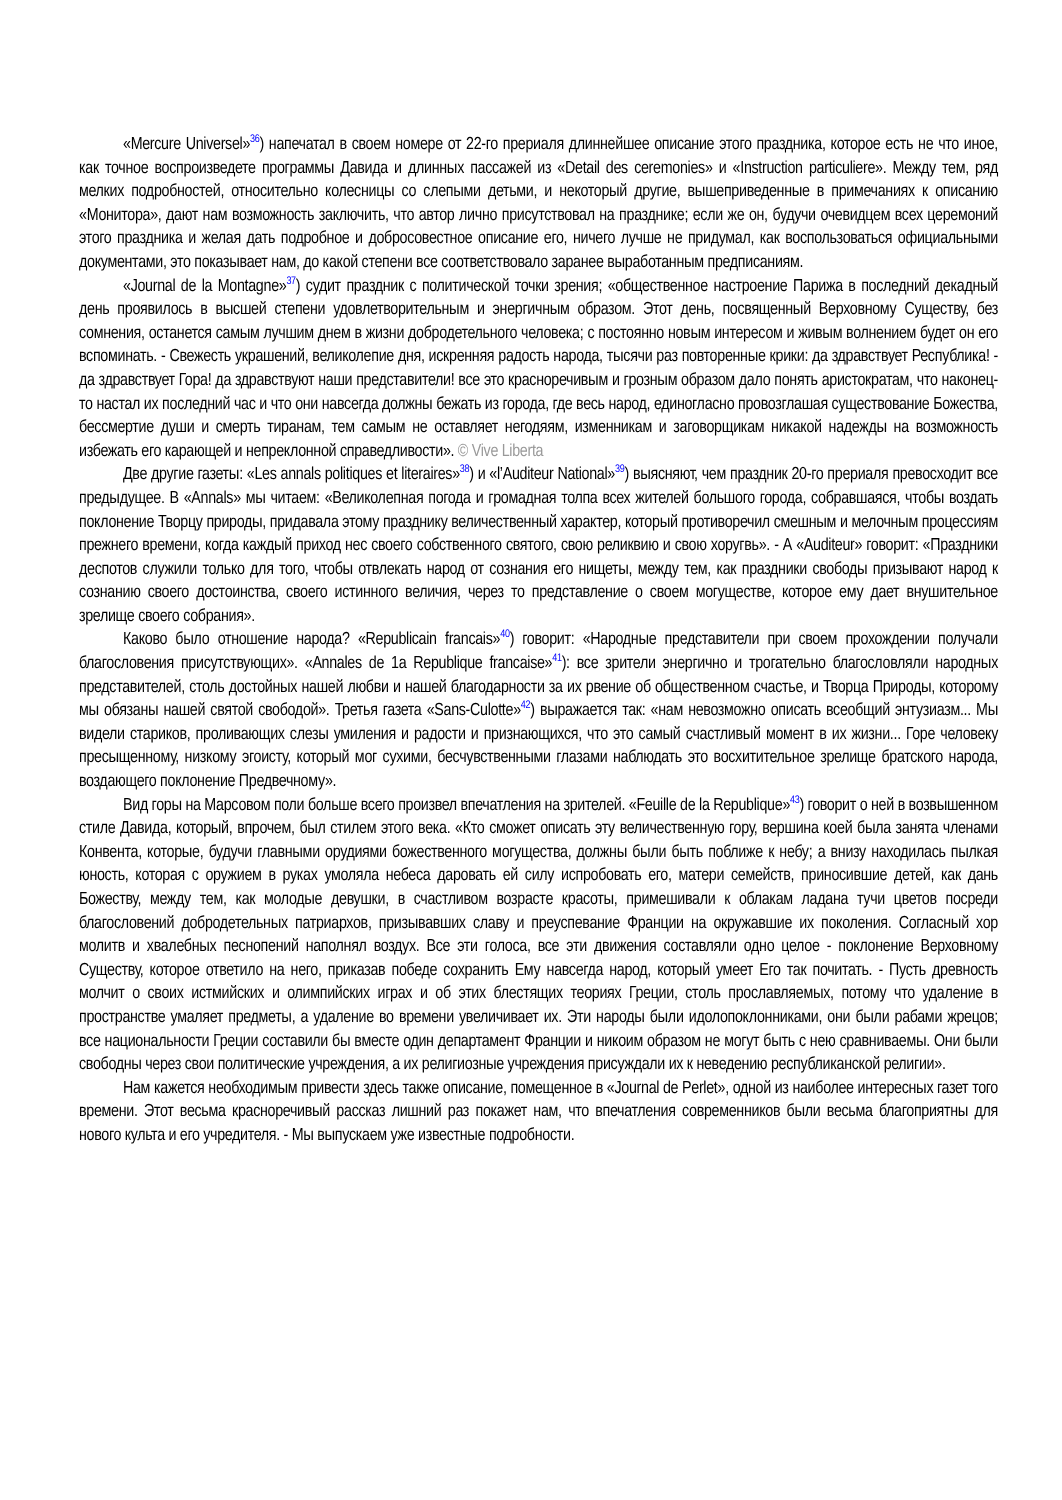«Mercure Universel»<sup>36</sup>) напечатал в своем номере от 22-го прериаля длиннейшее описание этого праздника, которое есть не что иное, как точное воспроизведете программы Давида и длинных пассажей из «Detail des ceremonies» и «Instruction particuliere». Между тем, ряд мелких подробностей, относительно колесницы со слепыми детьми, и некоторый другие, вышеприведенные в примечаниях к описанию «Монитора», дают нам возможность заключить, что автор лично присутствовал на празднике; если же он, будучи очевидцем всех церемоний этого праздника и желая дать подробное и добросовестное описание его, ничего лучше не придумал, как воспользоваться официальными документами, это показывает нам, до какой степени все соответствовало заранее выработанным предписаниям.
«Journal de la Montagne»<sup>37</sup>) судит праздник с политической точки зрения; «общественное настроение Парижа в последний декадный день проявилось в высшей степени удовлетворительным и энергичным образом. Этот день, посвященный Верховному Существу, без сомнения, останется самым лучшим днем в жизни добродетельного человека; с постоянно новым интересом и живым волнением будет он его вспоминать. - Свежесть украшений, великолепие дня, искренняя радость народа, тысячи раз повторенные крики: да здравствует Республика! - да здравствует Гора! да здравствуют наши представители! все это красноречивым и грозным образом дало понять аристократам, что наконец-то настал их последний час и что они навсегда должны бежать из города, где весь народ, единогласно провозглашая существование Божества, бессмертие души и смерть тиранам, тем самым не оставляет негодяям, изменникам и заговорщикам никакой надежды на возможность избежать его карающей и непреклонной справедливости». © Vive Liberta
Две другие газеты: «Les annals politiques et literaires»<sup>38</sup>) и «l’Auditeur National»<sup>39</sup>) выясняют, чем праздник 20-го прериаля превосходит все предыдущее. В «Annals» мы читаем: «Великолепная погода и громадная толпа всех жителей большого города, собравшаяся, чтобы воздать поклонение Творцу природы, придавала этому празднику величественный характер, который противоречил смешным и мелочным процессиям прежнего времени, когда каждый приход нес своего собственного святого, свою реликвию и свою хоругвь». - А «Auditeur» говорит: «Праздники деспотов служили только для того, чтобы отвлекать народ от сознания его нищеты, между тем, как праздники свободы призывают народ к сознанию своего достоинства, своего истинного величия, через то представление о своем могуществе, которое ему дает внушительное зрелище своего собрания».
Каково было отношение народа? «Republicain francais»<sup>40</sup>) говорит: «Народные представители при своем прохождении получали благословения присутствующих». «Annales de 1a Republique francaise»<sup>41</sup>): все зрители энергично и трогательно благословляли народных представителей, столь достойных нашей любви и нашей благодарности за их рвение об общественном счастье, и Творца Природы, которому мы обязаны нашей святой свободой». Третья газета «Sans-Culotte»<sup>42</sup>) выражается так: «нам невозможно описать всеобщий энтузиазм... Мы видели стариков, проливающих слезы умиления и радости и признающихся, что это самый счастливый момент в их жизни... Горе человеку пресыщенному, низкому эгоисту, который мог сухими, бесчувственными глазами наблюдать это восхитительное зрелище братского народа, воздающего поклонение Предвечному».
Вид горы на Марсовом поли больше всего произвел впечатления на зрителей. «Feuille de la Republique»<sup>43</sup>) говорит о ней в возвышенном стиле Давида, который, впрочем, был стилем этого века. «Кто сможет описать эту величественную гору, вершина коей была занята членами Конвента, которые, будучи главными орудиями божественного могущества, должны были быть поближе к небу; а внизу находилась пылкая юность, которая с оружием в руках умоляла небеса даровать ей силу испробовать его, матери семейств, приносившие детей, как дань Божеству, между тем, как молодые девушки, в счастливом возрасте красоты, примешивали к облакам ладана тучи цветов посреди благословений добродетельных патриархов, призывавших славу и преуспевание Франции на окружавшие их поколения. Согласный хор молитв и хвалебных песнопений наполнял воздух. Все эти голоса, все эти движения составляли одно целое - поклонение Верховному Существу, которое ответило на него, приказав победе сохранить Ему навсегда народ, который умеет Его так почитать. - Пусть древность молчит о своих истмийских и олимпийских играх и об этих блестящих теориях Греции, столь прославляемых, потому что удаление в пространстве умаляет предметы, а удаление во времени увеличивает их. Эти народы были идолопоклонниками, они были рабами жрецов; все национальности Греции составили бы вместе один департамент Франции и никоим образом не могут быть с нею сравниваемы. Они были свободны через свои политические учреждения, а их религиозные учреждения присуждали их к неведению республиканской религии».
Нам кажется необходимым привести здесь также описание, помещенное в «Journal de Perlet», одной из наиболее интересных газет того времени. Этот весьма красноречивый рассказ лишний раз покажет нам, что впечатления современников были весьма благоприятны для нового культа и его учредителя. - Мы выпускаем уже известные подробности.